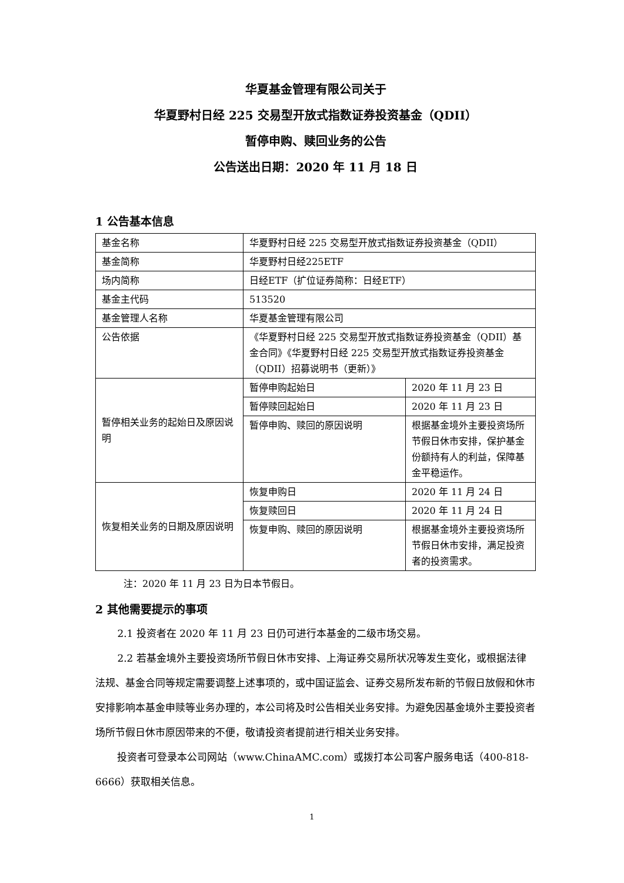华夏基金管理有限公司关于
华夏野村日经 225 交易型开放式指数证券投资基金（QDII）
暂停申购、赎回业务的公告
公告送出日期：2020 年 11 月 18 日
1 公告基本信息
| 基金名称 | 华夏野村日经 225 交易型开放式指数证券投资基金（QDII） | |
| 基金简称 | 华夏野村日经225ETF | |
| 场内简称 | 日经ETF（扩位证券简称：日经ETF） | |
| 基金主代码 | 513520 | |
| 基金管理人名称 | 华夏基金管理有限公司 | |
| 公告依据 | 《华夏野村日经 225 交易型开放式指数证券投资基金（QDII）基金合同》《华夏野村日经 225 交易型开放式指数证券投资基金（QDII）招募说明书（更新）》 | |
| 暂停相关业务的起始日及原因说明 | 暂停申购起始日 | 2020 年 11 月 23 日 |
| | 暂停赎回起始日 | 2020 年 11 月 23 日 |
| | 暂停申购、赎回的原因说明 | 根据基金境外主要投资场所节假日休市安排，保护基金份额持有人的利益，保障基金平稳运作。 |
| 恢复相关业务的日期及原因说明 | 恢复申购日 | 2020 年 11 月 24 日 |
| | 恢复赎回日 | 2020 年 11 月 24 日 |
| | 恢复申购、赎回的原因说明 | 根据基金境外主要投资场所节假日休市安排，满足投资者的投资需求。 |
注：2020 年 11 月 23 日为日本节假日。
2 其他需要提示的事项
2.1 投资者在 2020 年 11 月 23 日仍可进行本基金的二级市场交易。
2.2 若基金境外主要投资场所节假日休市安排、上海证券交易所状况等发生变化，或根据法律法规、基金合同等规定需要调整上述事项的，或中国证监会、证券交易所发布新的节假日放假和休市安排影响本基金申赎等业务办理的，本公司将及时公告相关业务安排。为避免因基金境外主要投资者场所节假日休市原因带来的不便，敬请投资者提前进行相关业务安排。
投资者可登录本公司网站（www.ChinaAMC.com）或拨打本公司客户服务电话（400-818-6666）获取相关信息。
1